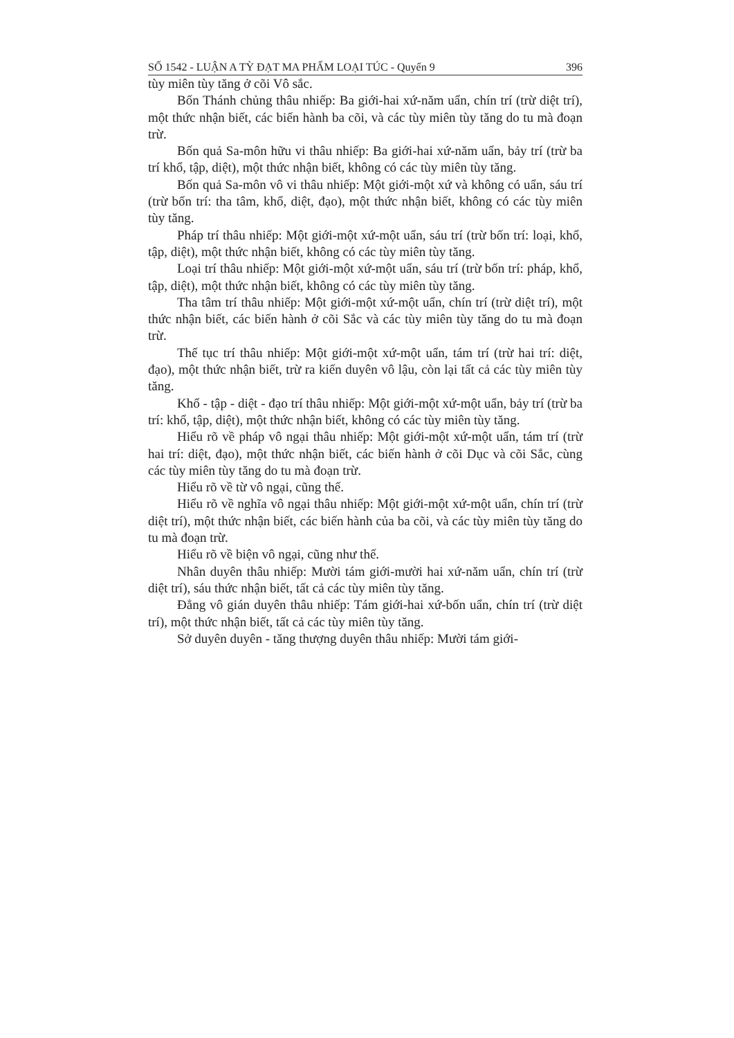SỐ 1542 - LUẬN A TỲ ĐẠT MA PHẨM LOẠI TÚC - Quyển 9 396
tùy miên tùy tăng ở cõi Vô sắc.
Bốn Thánh chủng thâu nhiếp: Ba giới-hai xứ-năm uẩn, chín trí (trừ diệt trí), một thức nhận biết, các biến hành ba cõi, và các tùy miên tùy tăng do tu mà đoạn trừ.
Bốn quả Sa-môn hữu vi thâu nhiếp: Ba giới-hai xứ-năm uẩn, bảy trí (trừ ba trí khổ, tập, diệt), một thức nhận biết, không có các tùy miên tùy tăng.
Bốn quả Sa-môn vô vi thâu nhiếp: Một giới-một xứ và không có uẩn, sáu trí (trừ bốn trí: tha tâm, khổ, diệt, đạo), một thức nhận biết, không có các tùy miên tùy tăng.
Pháp trí thâu nhiếp: Một giới-một xứ-một uẩn, sáu trí (trừ bốn trí: loại, khổ, tập, diệt), một thức nhận biết, không có các tùy miên tùy tăng.
Loại trí thâu nhiếp: Một giới-một xứ-một uẩn, sáu trí (trừ bốn trí: pháp, khổ, tập, diệt), một thức nhận biết, không có các tùy miên tùy tăng.
Tha tâm trí thâu nhiếp: Một giới-một xứ-một uẩn, chín trí (trừ diệt trí), một thức nhận biết, các biến hành ở cõi Sắc và các tùy miên tùy tăng do tu mà đoạn trừ.
Thế tục trí thâu nhiếp: Một giới-một xứ-một uẩn, tám trí (trừ hai trí: diệt, đạo), một thức nhận biết, trừ ra kiến duyên vô lậu, còn lại tất cả các tùy miên tùy tăng.
Khổ - tập - diệt - đạo trí thâu nhiếp: Một giới-một xứ-một uẩn, bảy trí (trừ ba trí: khổ, tập, diệt), một thức nhận biết, không có các tùy miên tùy tăng.
Hiểu rõ về pháp vô ngại thâu nhiếp: Một giới-một xứ-một uẩn, tám trí (trừ hai trí: diệt, đạo), một thức nhận biết, các biến hành ở cõi Dục và cõi Sắc, cùng các tùy miên tùy tăng do tu mà đoạn trừ.
Hiểu rõ về từ vô ngại, cũng thế.
Hiểu rõ về nghĩa vô ngại thâu nhiếp: Một giới-một xứ-một uẩn, chín trí (trừ diệt trí), một thức nhận biết, các biến hành của ba cõi, và các tùy miên tùy tăng do tu mà đoạn trừ.
Hiểu rõ về biện vô ngại, cũng như thế.
Nhân duyên thâu nhiếp: Mười tám giới-mười hai xứ-năm uẩn, chín trí (trừ diệt trí), sáu thức nhận biết, tất cả các tùy miên tùy tăng.
Đẳng vô gián duyên thâu nhiếp: Tám giới-hai xứ-bốn uẩn, chín trí (trừ diệt trí), một thức nhận biết, tất cả các tùy miên tùy tăng.
Sở duyên duyên - tăng thượng duyên thâu nhiếp: Mười tám giới-